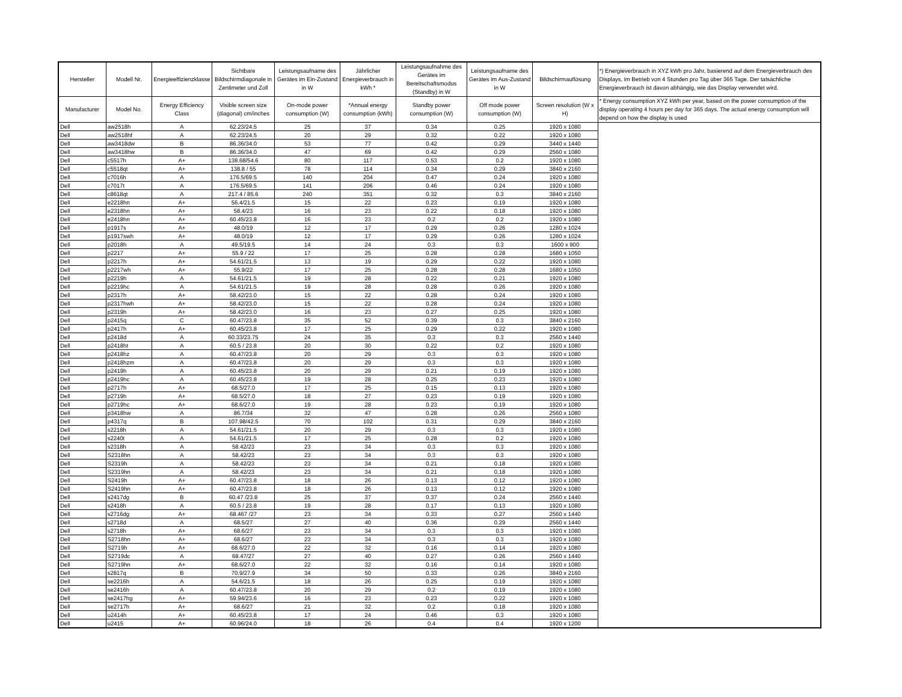| Hersteller | Modell Nr. | Energieeffizienzklasse | Sichtbare Bildschirmdiagonale in Zentimeter und Zoll | Leistungsaufname des Gerätes im Ein-Zustand in W | Jährlicher Energieverbrauch in kWh * | Leistungsaufnahme des Gerätes im Bereitschaftsmodus (Standby) in W | Leistungsaufname des Gerätes im Aus-Zustand in W | Bildschirmauflösung | *) Energieverbrauch in XYZ kWh pro Jahr, basierend auf dem Energieverbrauch des Displays, im Betrieb von 4 Stunden pro Tag über 365 Tage. Der tatsächliche Energieverbrauch ist davon abhängig, wie das Display verwendet wird. |
| --- | --- | --- | --- | --- | --- | --- | --- | --- | --- |
| Manufacturer | Model No. | Energy Efficiency Class | Visible screen size (diagonal) cm/inches | On-mode power consumption (W) | *Annual energy consumption (kWh) | Standby power consumption (W) | Off mode power consumption (W) | Screen resolution (W x H) | * Energy consumption XYZ kWh per year, based on the power consumption of the display operating 4 hours per day for 365 days. The actual energy consumption will depend on how the display is used |
| Dell | aw2518h | A | 62.23/24.5 | 25 | 37 | 0.34 | 0.25 | 1920 x 1080 | |
| Dell | aw2518hf | A | 62.23/24.5 | 20 | 29 | 0.32 | 0.22 | 1920 x 1080 | |
| Dell | aw3418dw | B | 86.36/34.0 | 53 | 77 | 0.42 | 0.29 | 3440 x 1440 | |
| Dell | aw3418hw | B | 86.36/34.0 | 47 | 69 | 0.42 | 0.29 | 2560 x 1080 | |
| Dell | c5517h | A+ | 138.68/54.6 | 80 | 117 | 0.53 | 0.2 | 1920 x 1080 | |
| Dell | c5518qt | A+ | 138.8 / 55 | 78 | 114 | 0.34 | 0.29 | 3840 x 2160 | |
| Dell | c7016h | A | 176.5/69.5 | 140 | 204 | 0.47 | 0.24 | 1920 x 1080 | |
| Dell | c7017t | A | 176.5/69.5 | 141 | 206 | 0.46 | 0.24 | 1920 x 1080 | |
| Dell | c8618qt | A | 217.4 / 85.6 | 240 | 351 | 0.32 | 0.3 | 3840 x 2160 | |
| Dell | e2218hn | A+ | 56.4/21.5 | 15 | 22 | 0.23 | 0.19 | 1920 x 1080 | |
| Dell | e2318hn | A+ | 58.4/23 | 16 | 23 | 0.22 | 0.18 | 1920 x 1080 | |
| Dell | e2418hn | A+ | 60.45/23.8 | 16 | 23 | 0.2 | 0.2 | 1920 x 1080 | |
| Dell | p1917s | A+ | 48.0/19 | 12 | 17 | 0.29 | 0.26 | 1280 x 1024 | |
| Dell | p1917swh | A+ | 48.0/19 | 12 | 17 | 0.29 | 0.26 | 1280 x 1024 | |
| Dell | p2018h | A | 49.5/19.5 | 14 | 24 | 0.3 | 0.3 | 1600 x 900 | |
| Dell | p2217 | A+ | 55.9 / 22 | 17 | 25 | 0.28 | 0.28 | 1680 x 1050 | |
| Dell | p2217h | A+ | 54.61/21.5 | 13 | 19 | 0.29 | 0.22 | 1920 x 1080 | |
| Dell | p2217wh | A+ | 55.9/22 | 17 | 25 | 0.28 | 0.28 | 1680 x 1050 | |
| Dell | p2219h | A | 54.61/21.5 | 19 | 28 | 0.22 | 0.21 | 1920 x 1080 | |
| Dell | p2219hc | A | 54.61/21.5 | 19 | 28 | 0.28 | 0.26 | 1920 x 1080 | |
| Dell | p2317h | A+ | 58.42/23.0 | 15 | 22 | 0.28 | 0.24 | 1920 x 1080 | |
| Dell | p2317hwh | A+ | 58.42/23.0 | 15 | 22 | 0.28 | 0.24 | 1920 x 1080 | |
| Dell | p2319h | A+ | 58.42/23.0 | 16 | 23 | 0.27 | 0.25 | 1920 x 1080 | |
| Dell | p2415q | C | 60.47/23.8 | 35 | 52 | 0.39 | 0.3 | 3840 x 2160 | |
| Dell | p2417h | A+ | 60.45/23.8 | 17 | 25 | 0.29 | 0.22 | 1920 x 1080 | |
| Dell | p2418d | A | 60.33/23.75 | 24 | 35 | 0.3 | 0.3 | 2560 x 1440 | |
| Dell | p2418ht | A | 60.5 / 23.8 | 20 | 30 | 0.22 | 0.2 | 1920 x 1080 | |
| Dell | p2418hz | A | 60.47/23.8 | 20 | 29 | 0.3 | 0.3 | 1920 x 1080 | |
| Dell | p2418hzm | A | 60.47/23.8 | 20 | 29 | 0.3 | 0.3 | 1920 x 1080 | |
| Dell | p2419h | A | 60.45/23.8 | 20 | 29 | 0.21 | 0.19 | 1920 x 1080 | |
| Dell | p2419hc | A | 60.45/23.8 | 19 | 28 | 0.25 | 0.23 | 1920 x 1080 | |
| Dell | p2717h | A+ | 68.5/27.0 | 17 | 25 | 0.15 | 0.13 | 1920 x 1080 | |
| Dell | p2719h | A+ | 68.5/27.0 | 18 | 27 | 0.23 | 0.19 | 1920 x 1080 | |
| Dell | p2719hc | A+ | 68.6/27.0 | 19 | 28 | 0.23 | 0.19 | 1920 x 1080 | |
| Dell | p3418hw | A | 86.7/34 | 32 | 47 | 0.28 | 0.26 | 2560 x 1080 | |
| Dell | p4317q | B | 107.98/42.5 | 70 | 102 | 0.31 | 0.29 | 3840 x 2160 | |
| Dell | s2218h | A | 54.61/21.5 | 20 | 29 | 0.3 | 0.3 | 1920 x 1080 | |
| Dell | s2240t | A | 54.61/21.5 | 17 | 25 | 0.28 | 0.2 | 1920 x 1080 | |
| Dell | s2318h | A | 58.42/23 | 23 | 34 | 0.3 | 0.3 | 1920 x 1080 | |
| Dell | S2318hn | A | 58.42/23 | 23 | 34 | 0.3 | 0.3 | 1920 x 1080 | |
| Dell | S2319h | A | 58.42/23 | 23 | 34 | 0.21 | 0.18 | 1920 x 1080 | |
| Dell | S2319hn | A | 58.42/23 | 23 | 34 | 0.21 | 0.18 | 1920 x 1080 | |
| Dell | S2419h | A+ | 60.47/23.8 | 18 | 26 | 0.13 | 0.12 | 1920 x 1080 | |
| Dell | S2419hn | A+ | 60.47/23.8 | 18 | 26 | 0.13 | 0.12 | 1920 x 1080 | |
| Dell | s2417dg | B | 60.47 /23.8 | 25 | 37 | 0.37 | 0.24 | 2560 x 1440 | |
| Dell | s2418h | A | 60.5 / 23.8 | 19 | 28 | 0.17 | 0.13 | 1920 x 1080 | |
| Dell | s2716dg | A+ | 68.467 /27 | 23 | 34 | 0.33 | 0.27 | 2560 x 1440 | |
| Dell | s2718d | A | 68.5/27 | 27 | 40 | 0.36 | 0.29 | 2560 x 1440 | |
| Dell | s2718h | A+ | 68.6/27 | 23 | 34 | 0.3 | 0.3 | 1920 x 1080 | |
| Dell | S2718hn | A+ | 68.6/27 | 23 | 34 | 0.3 | 0.3 | 1920 x 1080 | |
| Dell | S2719h | A+ | 68.6/27.0 | 22 | 32 | 0.16 | 0.14 | 1920 x 1080 | |
| Dell | S2719dc | A | 68.47/27 | 27 | 40 | 0.27 | 0.26 | 2560 x 1440 | |
| Dell | S2719hn | A+ | 68.6/27.0 | 22 | 32 | 0.16 | 0.14 | 1920 x 1080 | |
| Dell | s2817q | B | 70.9/27.9 | 34 | 50 | 0.33 | 0.26 | 3840 x 2160 | |
| Dell | se2216h | A | 54.6/21.5 | 18 | 26 | 0.25 | 0.19 | 1920 x 1080 | |
| Dell | se2416h | A | 60.47/23.8 | 20 | 29 | 0.2 | 0.19 | 1920 x 1080 | |
| Dell | se2417hg | A+ | 59.94/23.6 | 16 | 23 | 0.23 | 0.22 | 1920 x 1080 | |
| Dell | se2717h | A+ | 68.6/27 | 21 | 32 | 0.2 | 0.18 | 1920 x 1080 | |
| Dell | u2414h | A+ | 60.45/23.8 | 17 | 24 | 0.46 | 0.3 | 1920 x 1080 | |
| Dell | u2415 | A+ | 60.96/24.0 | 18 | 26 | 0.4 | 0.4 | 1920 x 1200 | |